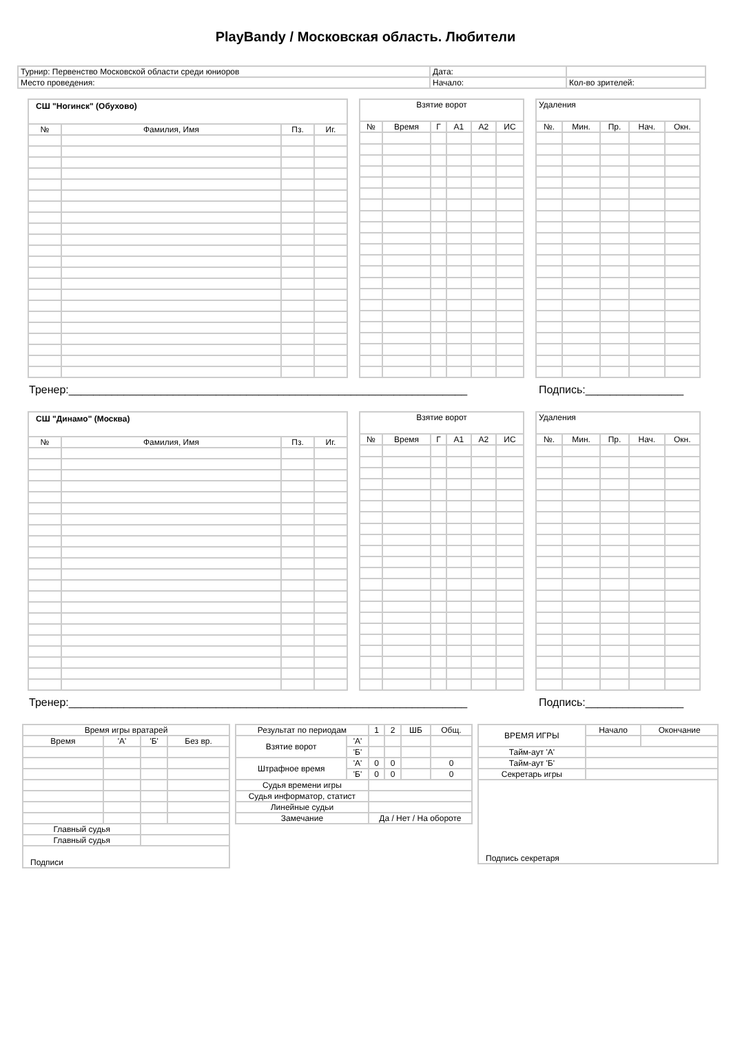PlayBandy / Московская область. Любители
| Турнир: Первенство Московской области среди юниоров | Дата: | |
| Место проведения: | Начало: | Кол-во зрителей: |
| СШ "Ногинск" (Обухово) | | | |
| --- | --- | --- | --- |
| № | Фамилия, Имя | Пз. | Иг. |
| Взятие ворот | | | | | |
| --- | --- | --- | --- | --- | --- |
| № | Время | Г | А1 | А2 | ИС |
| Удаления | | | | |
| --- | --- | --- | --- | --- |
| №. | Мин. | Пр. | Нач. | Окн. |
Тренер:_________________________________________________________________ Подпись:________________
| СШ "Динамо" (Москва) | | | |
| --- | --- | --- | --- |
| № | Фамилия, Имя | Пз. | Иг. |
| Взятие ворот | | | | | |
| --- | --- | --- | --- | --- | --- |
| № | Время | Г | А1 | А2 | ИС |
| Удаления | | | | |
| --- | --- | --- | --- | --- |
| №. | Мин. | Пр. | Нач. | Окн. |
Тренер:_________________________________________________________________ Подпись:________________
| Время игры вратарей | | | |
| Время | 'А' | 'Б' | Без вр. |
| Главный судья | | | |
| Главный судья | | | |
| Подписи | | | |
| Результат по периодам | | 1 | 2 | ШБ | Общ. |
| Взятие ворот | 'А' | | | | |
| | 'Б' | | | | |
| Штрафное время | 'А' | 0 | 0 | | 0 |
| | 'Б' | 0 | 0 | | 0 |
| Судья времени игры | | | | | |
| Судья информатор, статист | | | | | |
| Линейные судьи | | | | | |
| Замечание | | Да / Нет / На обороте | | | |
| ВРЕМЯ ИГРЫ | Начало | Окончание |
| Тайм-аут 'А' | | |
| Тайм-аут 'Б' | | |
| Секретарь игры | | |
| Подпись секретаря | | |